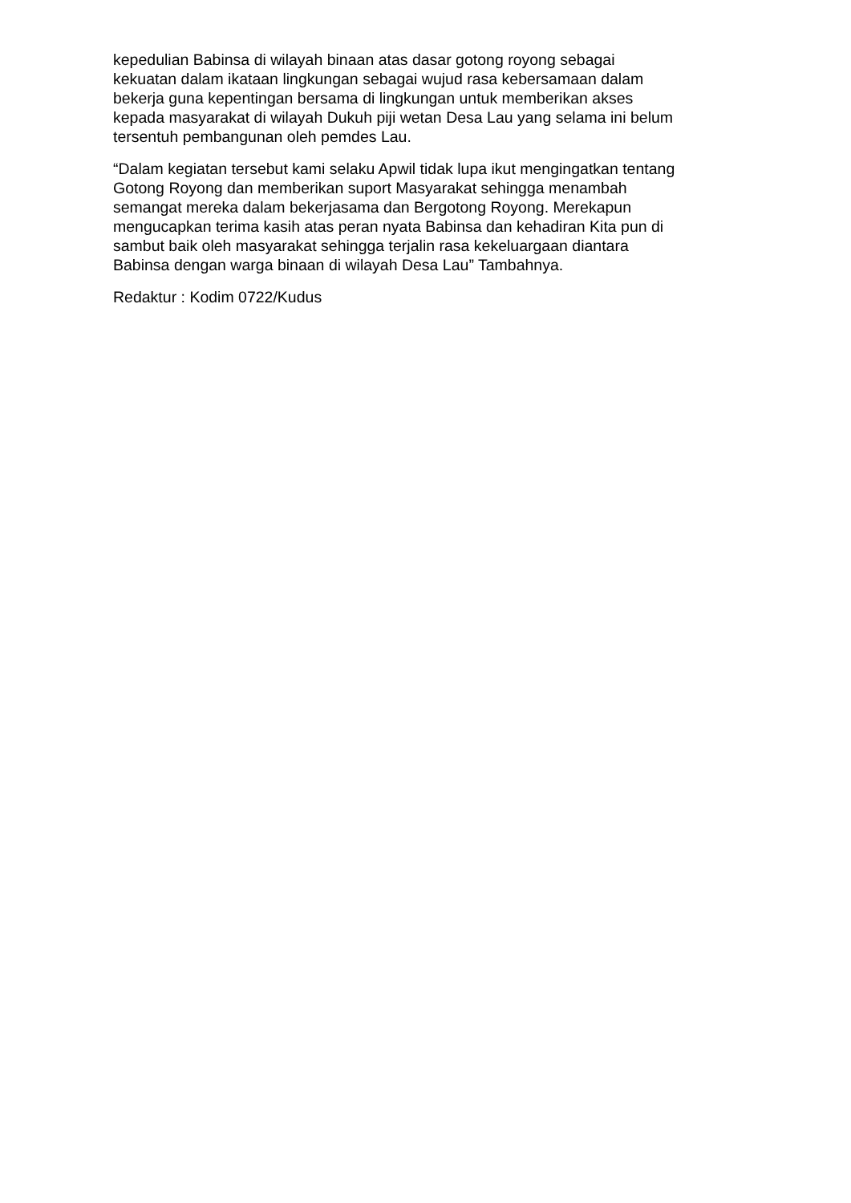kepedulian Babinsa di wilayah binaan atas dasar gotong royong sebagai
kekuatan dalam ikataan lingkungan sebagai wujud rasa kebersamaan dalam
bekerja guna kepentingan bersama di lingkungan untuk memberikan akses
kepada masyarakat di wilayah Dukuh piji wetan Desa Lau yang selama ini belum
tersentuh pembangunan oleh pemdes Lau.
“Dalam kegiatan tersebut kami selaku Apwil tidak lupa ikut mengingatkan tentang
Gotong Royong dan memberikan suport Masyarakat sehingga menambah
semangat mereka dalam bekerjasama dan Bergotong Royong. Merekapun
mengucapkan terima kasih atas peran nyata Babinsa dan kehadiran Kita pun di
sambut baik oleh masyarakat sehingga terjalin rasa kekeluargaan diantara
Babinsa dengan warga binaan di wilayah Desa Lau” Tambahnya.
Redaktur : Kodim 0722/Kudus